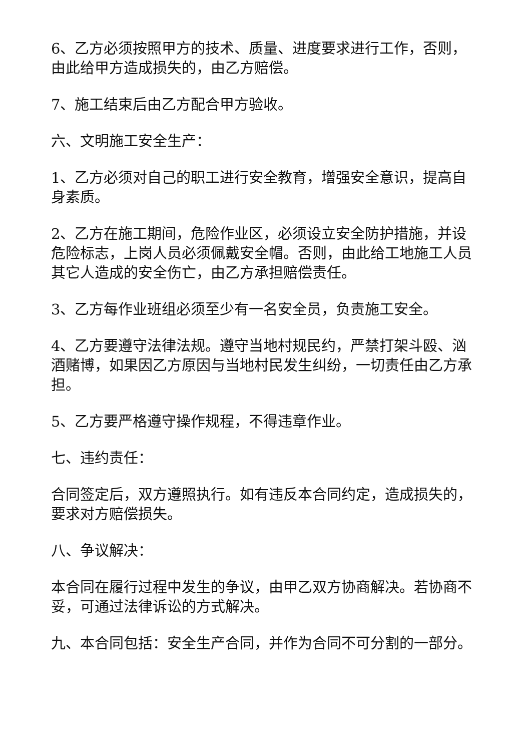6、乙方必须按照甲方的技术、质量、进度要求进行工作，否则，由此给甲方造成损失的，由乙方赔偿。
7、施工结束后由乙方配合甲方验收。
六、文明施工安全生产：
1、乙方必须对自己的职工进行安全教育，增强安全意识，提高自身素质。
2、乙方在施工期间，危险作业区，必须设立安全防护措施，并设危险标志，上岗人员必须佩戴安全帽。否则，由此给工地施工人员其它人造成的安全伤亡，由乙方承担赔偿责任。
3、乙方每作业班组必须至少有一名安全员，负责施工安全。
4、乙方要遵守法律法规。遵守当地村规民约，严禁打架斗殴、汹酒赌博，如果因乙方原因与当地村民发生纠纷，一切责任由乙方承担。
5、乙方要严格遵守操作规程，不得违章作业。
七、违约责任：
合同签定后，双方遵照执行。如有违反本合同约定，造成损失的，要求对方赔偿损失。
八、争议解决：
本合同在履行过程中发生的争议，由甲乙双方协商解决。若协商不妥，可通过法律诉讼的方式解决。
九、本合同包括：安全生产合同，并作为合同不可分割的一部分。